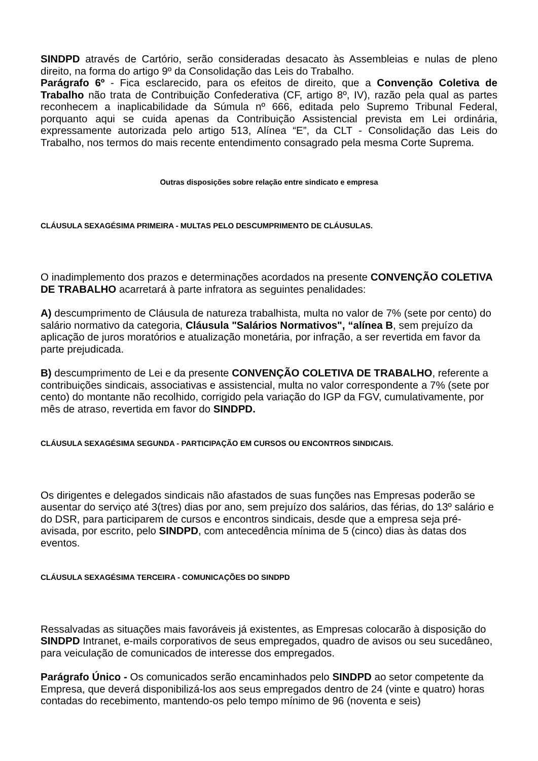SINDPD através de Cartório, serão consideradas desacato às Assembleias e nulas de pleno direito, na forma do artigo 9º da Consolidação das Leis do Trabalho.
Parágrafo 6º - Fica esclarecido, para os efeitos de direito, que a Convenção Coletiva de Trabalho não trata de Contribuição Confederativa (CF, artigo 8º, IV), razão pela qual as partes reconhecem a inaplicabilidade da Súmula nº 666, editada pelo Supremo Tribunal Federal, porquanto aqui se cuida apenas da Contribuição Assistencial prevista em Lei ordinária, expressamente autorizada pelo artigo 513, Alínea “E”, da CLT - Consolidação das Leis do Trabalho, nos termos do mais recente entendimento consagrado pela mesma Corte Suprema.
Outras disposições sobre relação entre sindicato e empresa
CLÁUSULA SEXAGÉSIMA PRIMEIRA - MULTAS PELO DESCUMPRIMENTO DE CLÁUSULAS.
O inadimplemento dos prazos e determinações acordados na presente CONVENÇÃO COLETIVA DE TRABALHO acarretará à parte infratora as seguintes penalidades:
A) descumprimento de Cláusula de natureza trabalhista, multa no valor de 7% (sete por cento) do salário normativo da categoria, Cláusula "Salários Normativos", “alínea B, sem prejuízo da aplicação de juros moratórios e atualização monetária, por infração, a ser revertida em favor da parte prejudicada.
B) descumprimento de Lei e da presente CONVENÇÃO COLETIVA DE TRABALHO, referente a contribuições sindicais, associativas e assistencial, multa no valor correspondente a 7% (sete por cento) do montante não recolhido, corrigido pela variação do IGP da FGV, cumulativamente, por mês de atraso, revertida em favor do SINDPD.
CLÁUSULA SEXAGÉSIMA SEGUNDA - PARTICIPAÇÃO EM CURSOS OU ENCONTROS SINDICAIS.
Os dirigentes e delegados sindicais não afastados de suas funções nas Empresas poderão se ausentar do serviço até 3(tres) dias por ano, sem prejuízo dos salários, das férias, do 13º salário e do DSR, para participarem de cursos e encontros sindicais, desde que a empresa seja pré-avisada, por escrito, pelo SINDPD, com antecedência mínima de 5 (cinco) dias às datas dos eventos.
CLÁUSULA SEXAGÉSIMA TERCEIRA - COMUNICAÇÕES DO SINDPD
Ressalvadas as situações mais favoráveis já existentes, as Empresas colocarão à disposição do SINDPD Intranet, e-mails corporativos de seus empregados, quadro de avisos ou seu sucedâneo, para veiculação de comunicados de interesse dos empregados.
Parágrafo Único - Os comunicados serão encaminhados pelo SINDPD ao setor competente da Empresa, que deverá disponibilizá-los aos seus empregados dentro de 24 (vinte e quatro) horas contadas do recebimento, mantendo-os pelo tempo mínimo de 96 (noventa e seis)